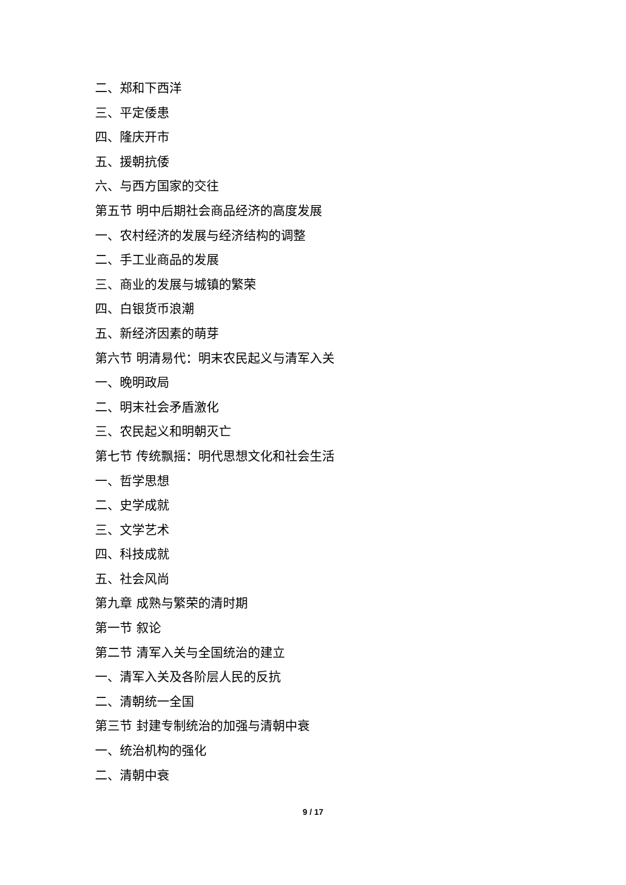二、郑和下西洋
三、平定倭患
四、隆庆开市
五、援朝抗倭
六、与西方国家的交往
第五节 明中后期社会商品经济的高度发展
一、农村经济的发展与经济结构的调整
二、手工业商品的发展
三、商业的发展与城镇的繁荣
四、白银货币浪潮
五、新经济因素的萌芽
第六节 明清易代：明末农民起义与清军入关
一、晚明政局
二、明末社会矛盾激化
三、农民起义和明朝灭亡
第七节 传统飘摇：明代思想文化和社会生活
一、哲学思想
二、史学成就
三、文学艺术
四、科技成就
五、社会风尚
第九章 成熟与繁荣的清时期
第一节 叙论
第二节 清军入关与全国统治的建立
一、清军入关及各阶层人民的反抗
二、清朝统一全国
第三节 封建专制统治的加强与清朝中衰
一、统治机构的强化
二、清朝中衰
9 / 17